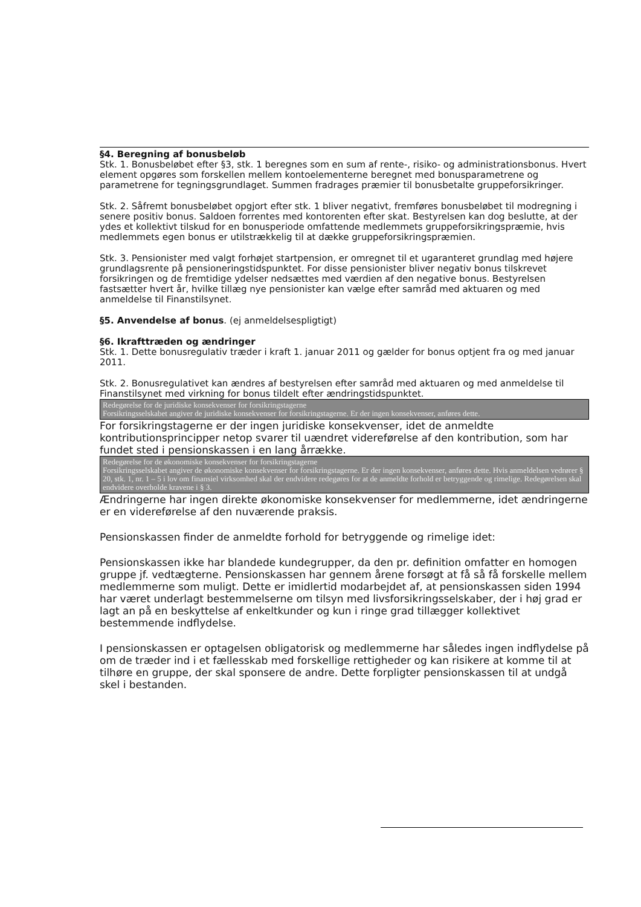§4. Beregning af bonusbeløb
Stk. 1. Bonusbeløbet efter §3, stk. 1 beregnes som en sum af rente-, risiko- og administrationsbonus. Hvert element opgøres som forskellen mellem kontoelementerne beregnet med bonusparametrene og parametrene for tegningsgrundlaget. Summen fradrages præmier til bonusbetalte gruppeforsikringer.
Stk. 2. Såfremt bonusbeløbet opgjort efter stk. 1 bliver negativt, fremføres bonusbeløbet til modregning i senere positiv bonus. Saldoen forrentes med kontorenten efter skat. Bestyrelsen kan dog beslutte, at der ydes et kollektivt tilskud for en bonusperiode omfattende medlemmets gruppeforsikringspræmie, hvis medlemmets egen bonus er utilstrækkelig til at dække gruppeforsikringspræmien.
Stk. 3. Pensionister med valgt forhøjet startpension, er omregnet til et ugaranteret grundlag med højere grundlagsrente på pensioneringstidspunktet. For disse pensionister bliver negativ bonus tilskrevet forsikringen og de fremtidige ydelser nedsættes med værdien af den negative bonus. Bestyrelsen fastsætter hvert år, hvilke tillæg nye pensionister kan vælge efter samråd med aktuaren og med anmeldelse til Finanstilsynet.
§5. Anvendelse af bonus. (ej anmeldelsespligtigt)
§6. Ikrafttræden og ændringer
Stk. 1. Dette bonusregulativ træder i kraft 1. januar 2011 og gælder for bonus optjent fra og med januar 2011.
Stk. 2. Bonusregulativet kan ændres af bestyrelsen efter samråd med aktuaren og med anmeldelse til Finanstilsynet med virkning for bonus tildelt efter ændringstidspunktet.
Redegørelse for de juridiske konsekvenser for forsikringstagerne
Forsikringsselskabet angiver de juridiske konsekvenser for forsikringstagerne. Er der ingen konsekvenser, anføres dette.
For forsikringstagerne er der ingen juridiske konsekvenser, idet de anmeldte kontributionsprincipper netop svarer til uændret videreførelse af den kontribution, som har fundet sted i pensionskassen i en lang årrække.
Redegørelse for de økonomiske konsekvenser for forsikringstagerne
Forsikringsselskabet angiver de økonomiske konsekvenser for forsikringstagerne. Er der ingen konsekvenser, anføres dette. Hvis anmeldelsen vedrører § 20, stk. 1, nr. 1 – 5 i lov om finansiel virksomhed skal der endvidere redegøres for at de anmeldte forhold er betryggende og rimelige. Redegørelsen skal endvidere overholde kravene i § 3.
Ændringerne har ingen direkte økonomiske konsekvenser for medlemmerne, idet ændringerne er en videreførelse af den nuværende praksis.
Pensionskassen finder de anmeldte forhold for betryggende og rimelige idet:
Pensionskassen ikke har blandede kundegrupper, da den pr. definition omfatter en homogen gruppe jf. vedtægterne. Pensionskassen har gennem årene forsøgt at få så få forskelle mellem medlemmerne som muligt. Dette er imidlertid modarbejdet af, at pensionskassen siden 1994 har været underlagt bestemmelserne om tilsyn med livsforsikringsselskaber, der i høj grad er lagt an på en beskyttelse af enkeltkunder og kun i ringe grad tillægger kollektivet bestemmende indflydelse.
I pensionskassen er optagelsen obligatorisk og medlemmerne har således ingen indflydelse på om de træder ind i et fællesskab med forskellige rettigheder og kan risikere at komme til at tilhøre en gruppe, der skal sponsere de andre. Dette forpligter pensionskassen til at undgå skel i bestanden.